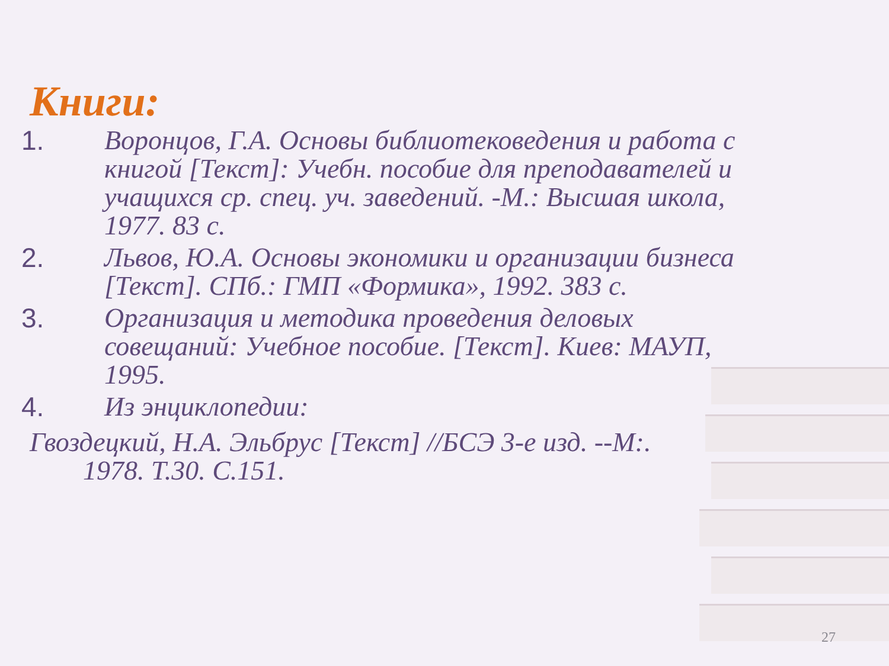Книги:
1. Воронцов, Г.А. Основы библиотековедения и работа с книгой [Текст]: Учебн. пособие для преподавателей и учащихся ср. спец. уч. заведений. -М.: Высшая школа, 1977. 83 с.
2. Львов, Ю.А. Основы экономики и организации бизнеса [Текст]. СПб.: ГМП «Формика», 1992. 383 с.
3. Организация и методика проведения деловых совещаний: Учебное пособие. [Текст]. Киев: МАУП, 1995.
4. Из энциклопедии:
Гвоздецкий, Н.А. Эльбрус [Текст] //БСЭ 3-е изд. --М:.
1978. Т.30. С.151.
27